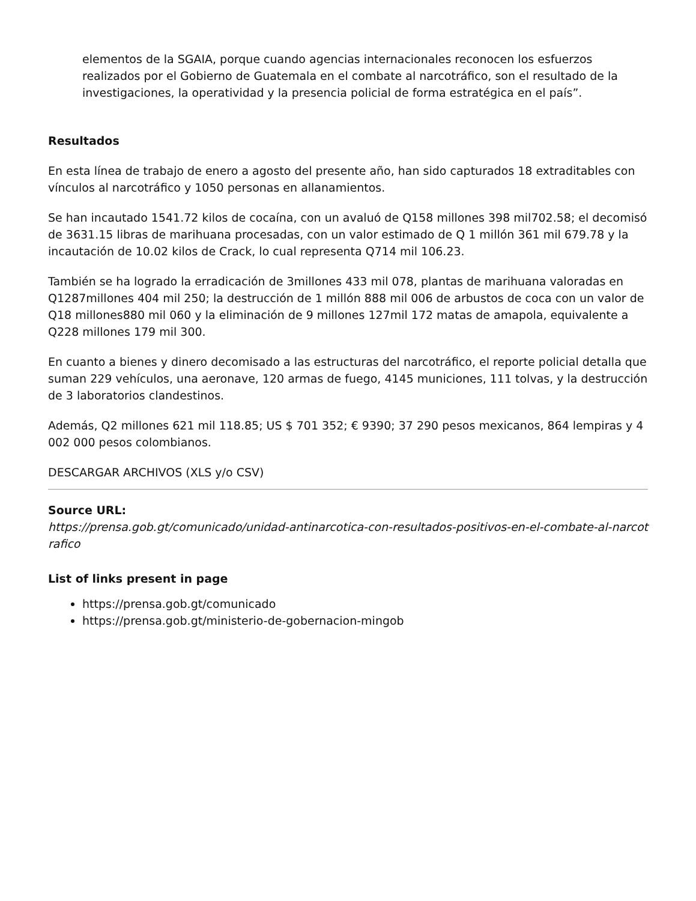elementos de la SGAIA, porque cuando agencias internacionales reconocen los esfuerzos realizados por el Gobierno de Guatemala en el combate al narcotráfico, son el resultado de la investigaciones, la operatividad y la presencia policial de forma estratégica en el país”.
Resultados
En esta línea de trabajo de enero a agosto del presente año, han sido capturados 18 extraditables con vínculos al narcotráfico y 1050 personas en allanamientos.
Se han incautado 1541.72 kilos de cocaína, con un avaluó de Q158 millones 398 mil702.58; el decomisó de 3631.15 libras de marihuana procesadas, con un valor estimado de Q 1 millón 361 mil 679.78 y la incautación de 10.02 kilos de Crack, lo cual representa Q714 mil 106.23.
También se ha logrado la erradicación de 3millones 433 mil 078, plantas de marihuana valoradas en Q1287millones 404 mil 250; la destrucción de 1 millón 888 mil 006 de arbustos de coca con un valor de Q18 millones880 mil 060 y la eliminación de 9 millones 127mil 172 matas de amapola, equivalente a Q228 millones 179 mil 300.
En cuanto a bienes y dinero decomisado a las estructuras del narcotráfico, el reporte policial detalla que suman 229 vehículos, una aeronave, 120 armas de fuego, 4145 municiones, 111 tolvas, y la destrucción de 3 laboratorios clandestinos.
Además, Q2 millones 621 mil 118.85; US $ 701 352; € 9390; 37 290 pesos mexicanos, 864 lempiras y 4 002 000 pesos colombianos.
DESCARGAR ARCHIVOS (XLS y/o CSV)
Source URL:
https://prensa.gob.gt/comunicado/unidad-antinarcotica-con-resultados-positivos-en-el-combate-al-narcotrafico
List of links present in page
https://prensa.gob.gt/comunicado
https://prensa.gob.gt/ministerio-de-gobernacion-mingob